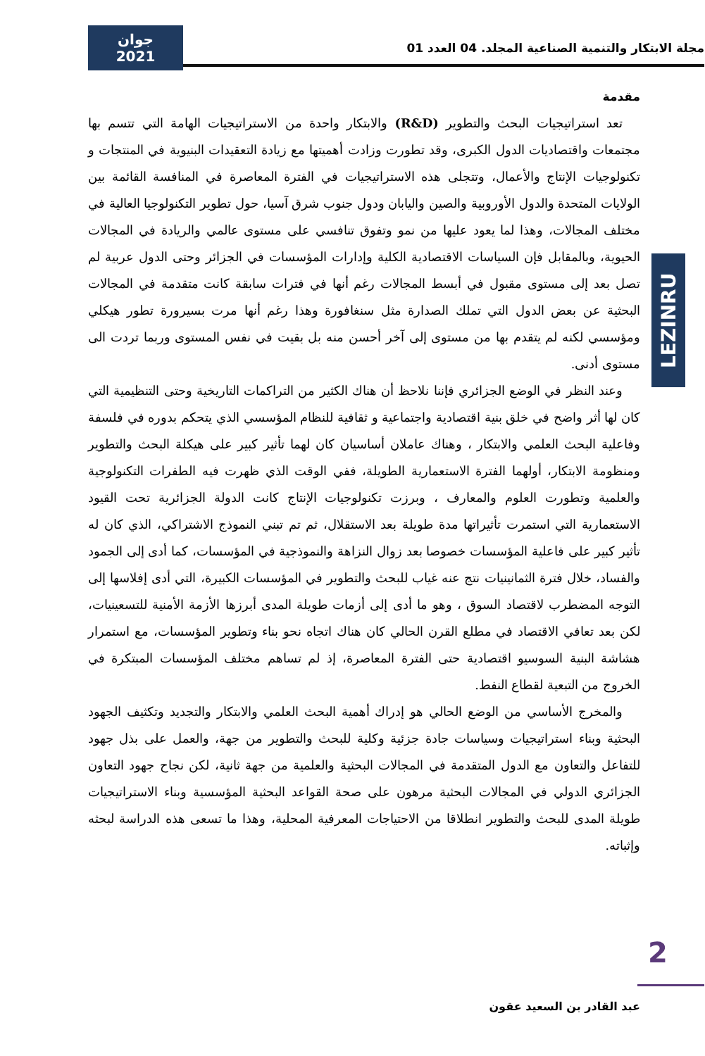مجلة الابتكار والتنمية الصناعية المجلد. 04 العدد 01
جوان 2021
LEZINRU
مقدمة
تعد استراتيجيات البحث والتطوير (R&D) والابتكار واحدة من الاستراتيجيات الهامة التي تتسم بها مجتمعات واقتصاديات الدول الكبرى، وقد تطورت وزادت أهميتها مع زيادة التعقيدات البنيوية في المنتجات و تكنولوجيات الإنتاج والأعمال، وتتجلى هذه الاستراتيجيات في الفترة المعاصرة في المنافسة القائمة بين الولايات المتحدة والدول الأوروبية والصين واليابان ودول جنوب شرق آسيا، حول تطوير التكنولوجيا العالية في مختلف المجالات، وهذا لما يعود عليها من نمو وتفوق تنافسي على مستوى عالمي والريادة في المجالات الحيوية، وبالمقابل فإن السياسات الاقتصادية الكلية وإدارات المؤسسات في الجزائر وحتى الدول عربية لم تصل بعد إلى مستوى مقبول في أبسط المجالات رغم أنها في فترات سابقة كانت متقدمة في المجالات البحثية عن بعض الدول التي تملك الصدارة مثل سنغافورة وهذا رغم أنها مرت بسيرورة تطور هيكلي ومؤسسي لكنه لم يتقدم بها من مستوى إلى آخر أحسن منه بل بقيت في نفس المستوى وربما تردت الى مستوى أدنى.
وعند النظر في الوضع الجزائري فإننا نلاحظ أن هناك الكثير من التراكمات التاريخية وحتى التنظيمية التي كان لها أثر واضح في خلق بنية اقتصادية واجتماعية و ثقافية للنظام المؤسسي الذي يتحكم بدوره في فلسفة وفاعلية البحث العلمي والابتكار ، وهناك عاملان أساسيان كان لهما تأثير كبير على هيكلة البحث والتطوير ومنظومة الابتكار، أولهما الفترة الاستعمارية الطويلة، ففي الوقت الذي ظهرت فيه الطفرات التكنولوجية والعلمية وتطورت العلوم والمعارف ، وبرزت تكنولوجيات الإنتاج كانت الدولة الجزائرية تحت القيود الاستعمارية التي استمرت تأثيراتها مدة طويلة بعد الاستقلال، ثم تم تبني النموذج الاشتراكي، الذي كان له تأثير كبير على فاعلية المؤسسات خصوصا بعد زوال النزاهة والنموذجية في المؤسسات، كما أدى إلى الجمود والفساد، خلال فترة الثمانينيات نتج عنه غياب للبحث والتطوير في المؤسسات الكبيرة، التي أدى إفلاسها إلى التوجه المضطرب لاقتصاد السوق ، وهو ما أدى إلى أزمات طويلة المدى أبرزها الأزمة الأمنية للتسعينيات، لكن بعد تعافي الاقتصاد في مطلع القرن الحالي كان هناك اتجاه نحو بناء وتطوير المؤسسات، مع استمرار هشاشة البنية السوسيو اقتصادية حتى الفترة المعاصرة، إذ لم تساهم مختلف المؤسسات المبتكرة في الخروج من التبعية لقطاع النفط.
والمخرج الأساسي من الوضع الحالي هو إدراك أهمية البحث العلمي والابتكار والتجديد وتكثيف الجهود البحثية وبناء استراتيجيات وسياسات جادة جزئية وكلية للبحث والتطوير من جهة، والعمل على بذل جهود للتفاعل والتعاون مع الدول المتقدمة في المجالات البحثية والعلمية من جهة ثانية، لكن نجاح جهود التعاون الجزائري الدولي في المجالات البحثية مرهون على صحة القواعد البحثية المؤسسية وبناء الاستراتيجيات طويلة المدى للبحث والتطوير انطلاقا من الاحتياجات المعرفية المحلية، وهذا ما تسعى هذه الدراسة لبحثه وإثباته.
2
عبد القادر بن السعيد عقون